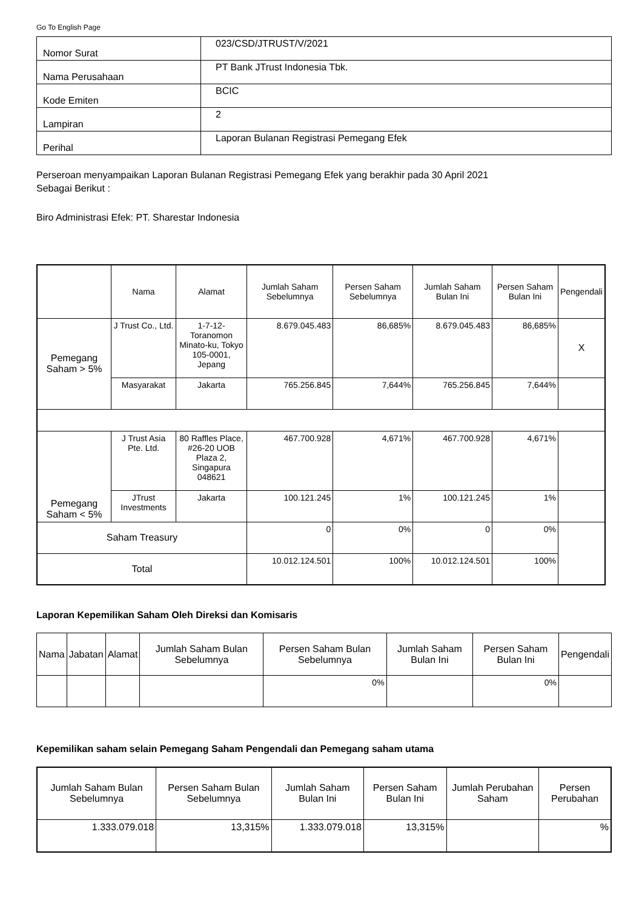Go To English Page
| Nomor Surat | 023/CSD/JTRUST/V/2021 |
| Nama Perusahaan | PT Bank JTrust Indonesia Tbk. |
| Kode Emiten | BCIC |
| Lampiran | 2 |
| Perihal | Laporan Bulanan Registrasi Pemegang Efek |
Perseroan menyampaikan Laporan Bulanan Registrasi Pemegang Efek yang berakhir pada 30 April 2021
Sebagai Berikut :
Biro Administrasi Efek: PT. Sharestar Indonesia
| | Nama | Alamat | Jumlah Saham Sebelumnya | Persen Saham Sebelumnya | Jumlah Saham Bulan Ini | Persen Saham Bulan Ini | Pengendali |
| Pemegang Saham > 5% | J Trust Co., Ltd. | 1-7-12-Toranomon Minato-ku, Tokyo 105-0001, Jepang | 8.679.045.483 | 86,685% | 8.679.045.483 | 86,685% | X |
| | Masyarakat | Jakarta | 765.256.845 | 7,644% | 765.256.845 | 7,644% | |
| Pemegang Saham < 5% | J Trust Asia Pte. Ltd. | 80 Raffles Place, #26-20 UOB Plaza 2, Singapura 048621 | 467.700.928 | 4,671% | 467.700.928 | 4,671% | |
| | JTrust Investments | Jakarta | 100.121.245 | 1% | 100.121.245 | 1% | |
| Saham Treasury | | | 0 | 0% | 0 | 0% | |
| Total | | | 10.012.124.501 | 100% | 10.012.124.501 | 100% | |
Laporan Kepemilikan Saham Oleh Direksi dan Komisaris
| Nama | Jabatan | Alamat | Jumlah Saham Bulan Sebelumnya | Persen Saham Bulan Sebelumnya | Jumlah Saham Bulan Ini | Persen Saham Bulan Ini | Pengendali |
| --- | --- | --- | --- | --- | --- | --- | --- |
| | | | | 0% | | 0% | |
Kepemilikan saham selain Pemegang Saham Pengendali dan Pemegang saham utama
| Jumlah Saham Bulan Sebelumnya | Persen Saham Bulan Sebelumnya | Jumlah Saham Bulan Ini | Persen Saham Bulan Ini | Jumlah Perubahan Saham | Persen Perubahan |
| --- | --- | --- | --- | --- | --- |
| 1.333.079.018 | 13,315% | 1.333.079.018 | 13,315% | | % |